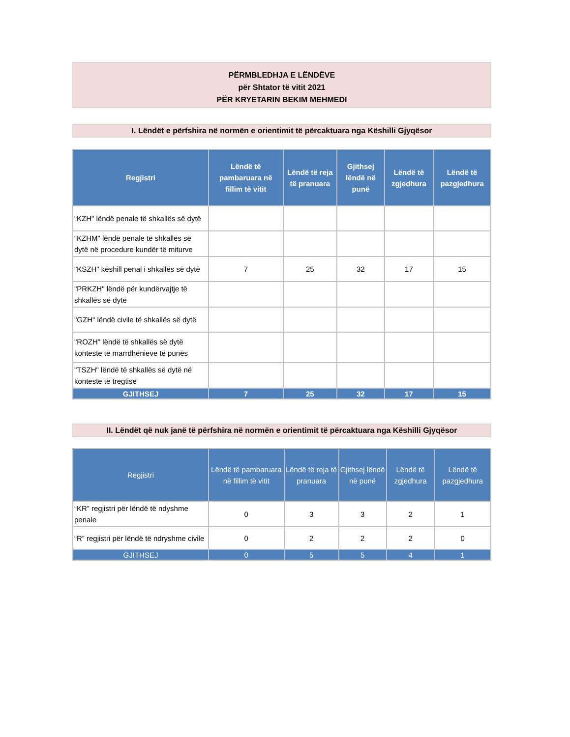PËRMBLEDHJA E LËNDËVE
për Shtator të vitit 2021
PËR KRYETARIN BEKIM MEHMEDI
I. Lëndët e përfshira në normën e orientimit të përcaktuara nga Këshilli Gjyqësor
| Regjistri | Lëndë të pambaruara në fillim të vitit | Lëndë të reja të pranuara | Gjithsej lëndë në punë | Lëndë të zgjedhura | Lëndë të pazgjedhura |
| --- | --- | --- | --- | --- | --- |
| “KZH" lëndë penale të shkallës së dytë | | | | | |
| “KZHM" lëndë penale të shkallës së dytë në procedure kundër të miturve | | | | | |
| "KSZH" këshill penal i shkallës së dytë | 7 | 25 | 32 | 17 | 15 |
| "PRKZH" lëndë për kundërvajtje të shkallës së dytë | | | | | |
| "GZH" lëndë civile të shkallës së dytë | | | | | |
| "ROZH" lëndë të shkallës së dytë konteste të marrdhënieve të punës | | | | | |
| "TSZH" lëndë të shkallës së dytë në konteste të tregtisë | | | | | |
| GJITHSEJ | 7 | 25 | 32 | 17 | 15 |
II. Lëndët që nuk janë të përfshira në normën e orientimit të përcaktuara nga Këshilli Gjyqësor
| Regjistri | Lëndë të pambaruara në fillim të vitit | Lëndë të reja të pranuara | Gjithsej lëndë në punë | Lëndë të zgjedhura | Lëndë të pazgjedhura |
| --- | --- | --- | --- | --- | --- |
| “KR” regjistri për lëndë të ndyshme penale | 0 | 3 | 3 | 2 | 1 |
| “R” regjistri për lëndë të ndryshme civile | 0 | 2 | 2 | 2 | 0 |
| GJITHSEJ | 0 | 5 | 5 | 4 | 1 |